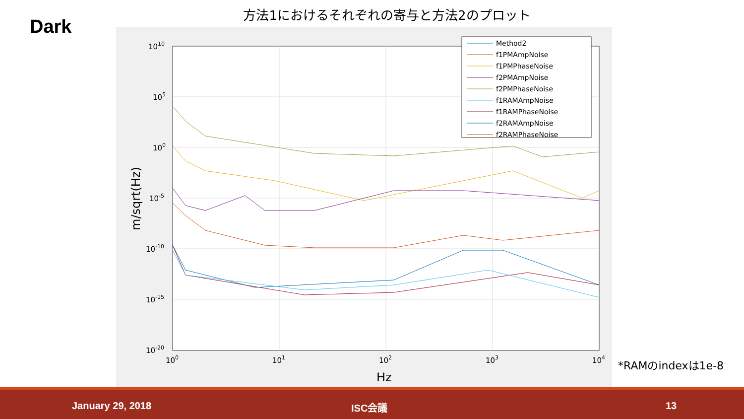Dark
方法1におけるそれぞれの寄与と方法2のプロット
1010
105
100
10-5
10-10
10-15
10-20
100
101
102
103
104
Hz
m/sqrt(Hz)
Method2
f1PMAmpNoise
f1PMPhaseNoise
f2PMAmpNoise
f2PMPhaseNoise
f1RAMAmpNoise
f1RAMPhaseNoise
f2RAMAmpNoise
f2RAMPhaseNoise
*RAMのindexは1e-8
January 29, 2018 ISC会議 13